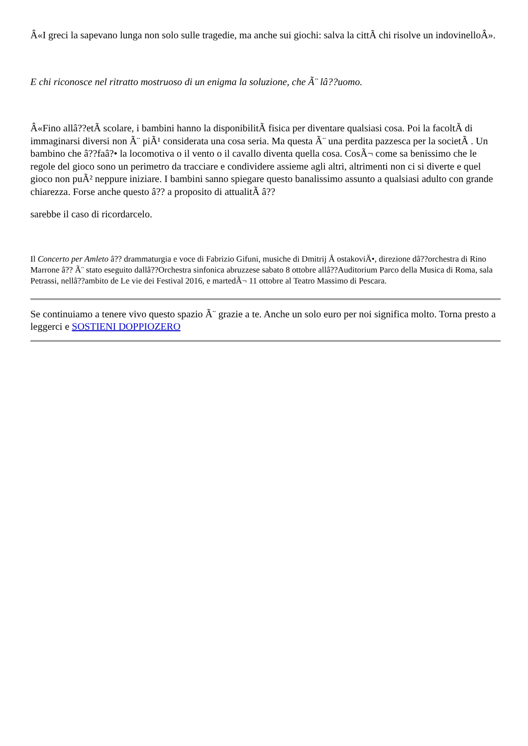Â«I greci la sapevano lunga non solo sulle tragedie, ma anche sui giochi: salva la cittÃ chi risolve un indovinelloÂ».
E chi riconosce nel ritratto mostruoso di un enigma la soluzione, che Ã¨ lâ??uomo.
Â«Fino allâ??etÃ scolare, i bambini hanno la disponibilitÃ fisica per diventare qualsiasi cosa. Poi la facoltÃ di immaginarsi diversi non Ã¨ piÃ¹ considerata una cosa seria. Ma questa Ã¨ una perdita pazzesca per la societÃ . Un bambino che â??faâ?• la locomotiva o il vento o il cavallo diventa quella cosa. CosÃ¬ come sa benissimo che le regole del gioco sono un perimetro da tracciare e condividere assieme agli altri, altrimenti non ci si diverte e quel gioco non puÃ² neppure iniziare. I bambini sanno spiegare questo banalissimo assunto a qualsiasi adulto con grande chiarezza. Forse anche questo â?? a proposito di attualitÃ â??
sarebbe il caso di ricordarcelo.
Il Concerto per Amleto â?? drammaturgia e voce di Fabrizio Gifuni, musiche di Dmitrij Å ostakoviÄ•, direzione dâ??orchestra di Rino Marrone â?? Ã¨ stato eseguito dallâ??Orchestra sinfonica abruzzese sabato 8 ottobre allâ??Auditorium Parco della Musica di Roma, sala Petrassi, nellâ??ambito de Le vie dei Festival 2016, e martedÃ¬ 11 ottobre al Teatro Massimo di Pescara.
Se continuiamo a tenere vivo questo spazio Ã¨ grazie a te. Anche un solo euro per noi significa molto. Torna presto a leggerci e SOSTIENI DOPPIOZERO